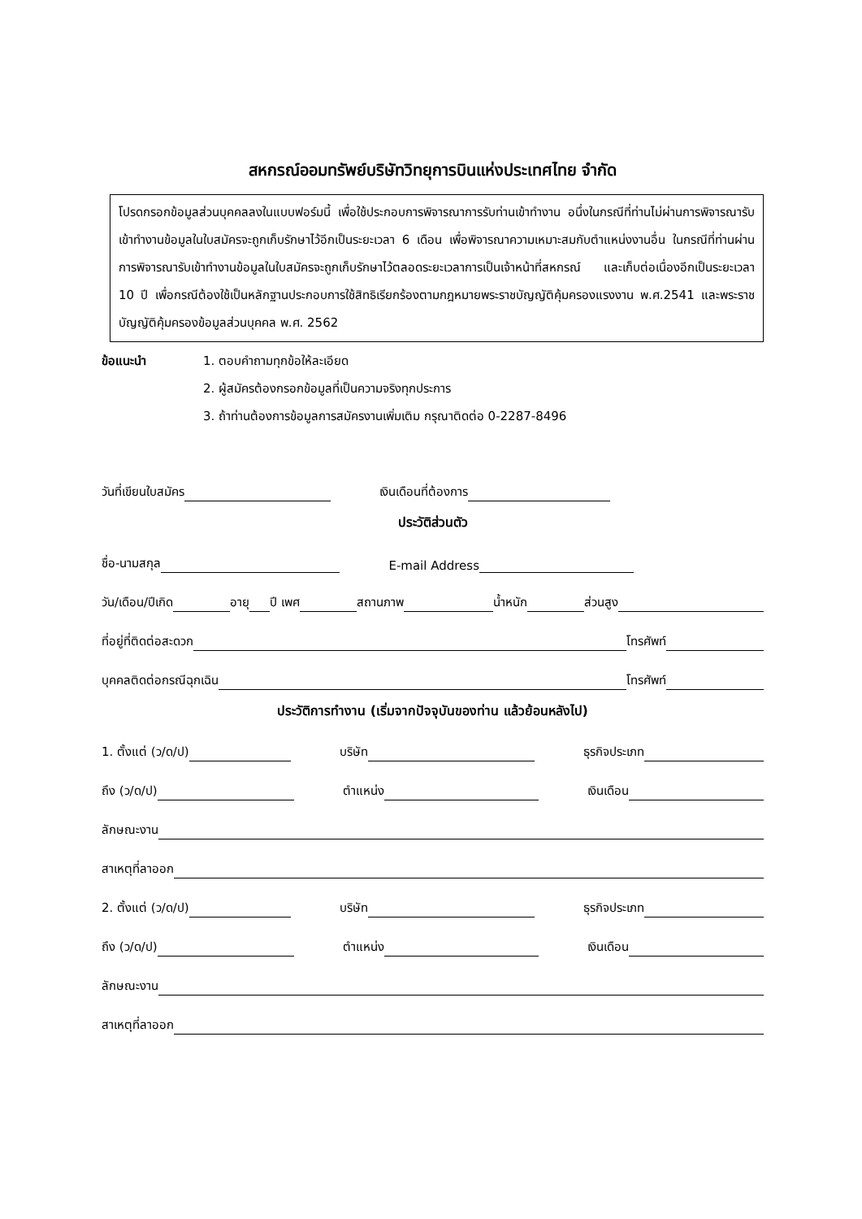สหกรณ์ออมทรัพย์บริษัทวิทยุการบินแห่งประเทศไทย จำกัด
โปรดกรอกข้อมูลส่วนบุคคลลงในแบบฟอร์มนี้ เพื่อใช้ประกอบการพิจารณาการรับท่านเข้าทำงาน อนึ่งในกรณีที่ท่านไม่ผ่านการพิจารณารับเข้าทำงานข้อมูลในใบสมัครจะถูกเก็บรักษาไว้อีกเป็นระยะเวลา 6 เดือน เพื่อพิจารณาความเหมาะสมกับตำแหน่งงานอื่น ในกรณีที่ท่านผ่านการพิจารณารับเข้าทำงานข้อมูลในใบสมัครจะถูกเก็บรักษาไว้ตลอดระยะเวลาการเป็นเจ้าหน้าที่สหกรณ์ และเก็บต่อเนื่องอีกเป็นระยะเวลา 10 ปี เพื่อกรณีต้องใช้เป็นหลักฐานประกอบการใช้สิทธิเรียกร้องตามกฎหมายพระราชบัญญัติคุ้มครองแรงงาน พ.ศ.2541 และพระราชบัญญัติคุ้มครองข้อมูลส่วนบุคคล พ.ศ. 2562
ข้อแนะนำ 1. ตอบคำถามทุกข้อให้ละเอียด
2. ผู้สมัครต้องกรอกข้อมูลที่เป็นความจริงทุกประการ
3. ถ้าท่านต้องการข้อมูลการสมัครงานเพิ่มเติม กรุณาติดต่อ 0-2287-8496
วันที่เขียนใบสมัคร เงินเดือนที่ต้องการ
ประวัติส่วนตัว
ชื่อ-นามสกุล E-mail Address
วัน/เดือน/ปีเกิด อายุ ปี เพศ สถานภาพ น้ำหนัก ส่วนสูง
ที่อยู่ที่ติดต่อสะดวก โทรศัพท์
บุคคลติดต่อกรณีฉุกเฉิน โทรศัพท์
ประวัติการทำงาน (เริ่มจากปัจจุบันของท่าน แล้วย้อนหลังไป)
1. ตั้งแต่ (ว/ด/ป) บริษัท ธุรกิจประเภท
ถึง (ว/ด/ป) ตำแหน่ง เงินเดือน
ลักษณะงาน
สาเหตุที่ลาออก
2. ตั้งแต่ (ว/ด/ป) บริษัท ธุรกิจประเภท
ถึง (ว/ด/ป) ตำแหน่ง เงินเดือน
ลักษณะงาน
สาเหตุที่ลาออก